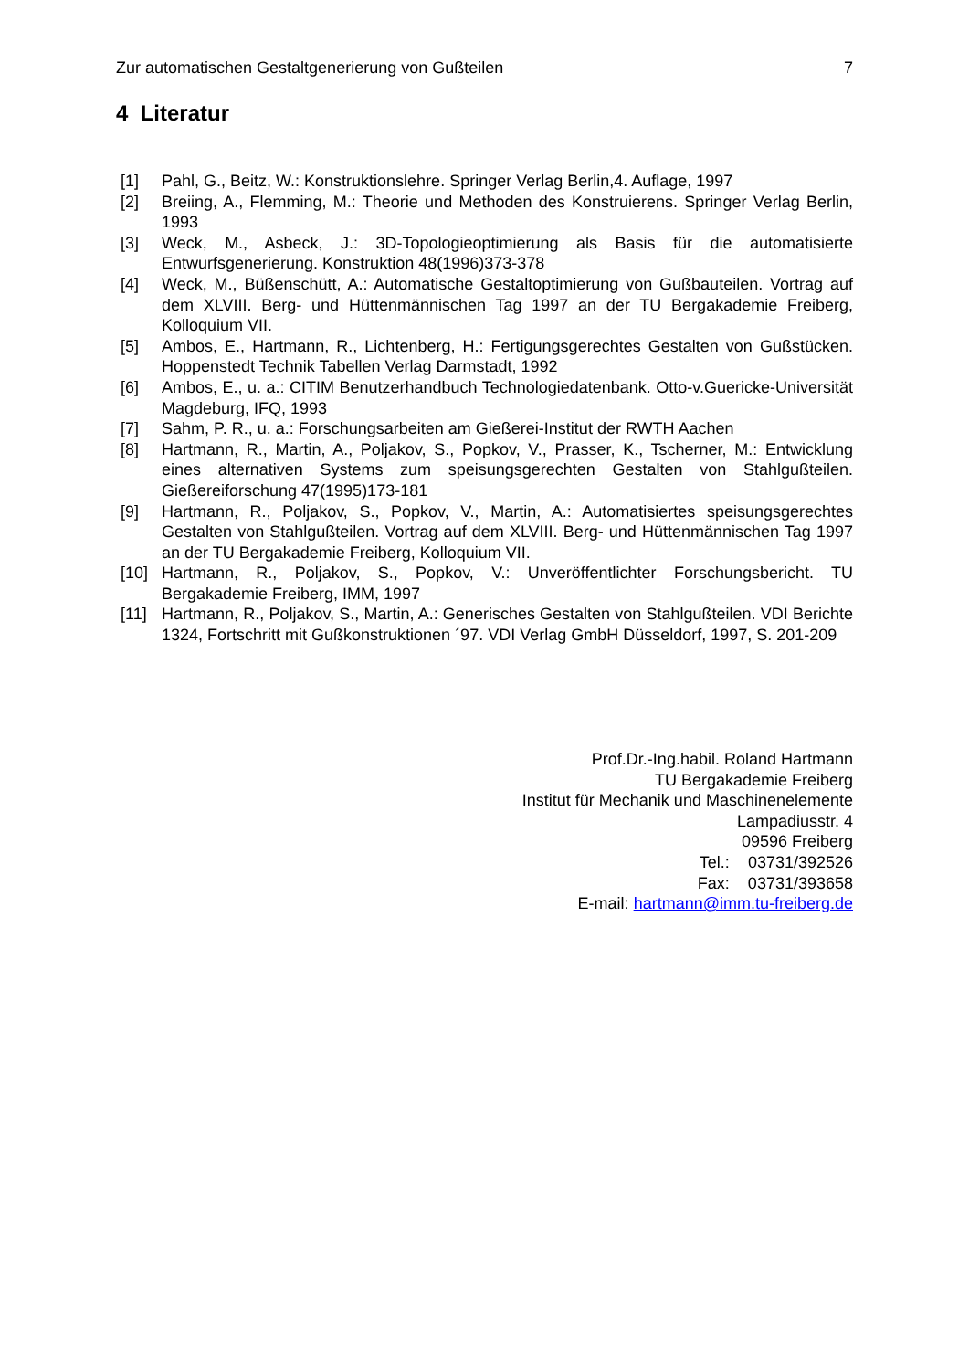Zur automatischen Gestaltgenerierung von Gußteilen 7
4 Literatur
[1] Pahl, G., Beitz, W.: Konstruktionslehre. Springer Verlag Berlin,4. Auflage, 1997
[2] Breiing, A., Flemming, M.: Theorie und Methoden des Konstruierens. Springer Verlag Berlin, 1993
[3] Weck, M., Asbeck, J.: 3D-Topologieoptimierung als Basis für die automatisierte Entwurfsgenerierung. Konstruktion 48(1996)373-378
[4] Weck, M., Büßenschütt, A.: Automatische Gestaltoptimierung von Gußbauteilen. Vortrag auf dem XLVIII. Berg- und Hüttenmännischen Tag 1997 an der TU Bergakademie Freiberg, Kolloquium VII.
[5] Ambos, E., Hartmann, R., Lichtenberg, H.: Fertigungsgerechtes Gestalten von Gußstücken. Hoppenstedt Technik Tabellen Verlag Darmstadt, 1992
[6] Ambos, E., u. a.: CITIM Benutzerhandbuch Technologiedatenbank. Otto-v.Guericke-Universität Magdeburg, IFQ, 1993
[7] Sahm, P. R., u. a.: Forschungsarbeiten am Gießerei-Institut der RWTH Aachen
[8] Hartmann, R., Martin, A., Poljakov, S., Popkov, V., Prasser, K., Tscherner, M.: Entwicklung eines alternativen Systems zum speisungsgerechten Gestalten von Stahlgußteilen. Gießereiforschung 47(1995)173-181
[9] Hartmann, R., Poljakov, S., Popkov, V., Martin, A.: Automatisiertes speisungsgerechtes Gestalten von Stahlgußteilen. Vortrag auf dem XLVIII. Berg- und Hüttenmännischen Tag 1997 an der TU Bergakademie Freiberg, Kolloquium VII.
[10] Hartmann, R., Poljakov, S., Popkov, V.: Unveröffentlichter Forschungsbericht. TU Bergakademie Freiberg, IMM, 1997
[11] Hartmann, R., Poljakov, S., Martin, A.: Generisches Gestalten von Stahlgußteilen. VDI Berichte 1324, Fortschritt mit Gußkonstruktionen ´97. VDI Verlag GmbH Düsseldorf, 1997, S. 201-209
Prof.Dr.-Ing.habil. Roland Hartmann
TU Bergakademie Freiberg
Institut für Mechanik und Maschinenelemente
Lampadiusstr. 4
09596 Freiberg
Tel.: 03731/392526
Fax: 03731/393658
E-mail: hartmann@imm.tu-freiberg.de